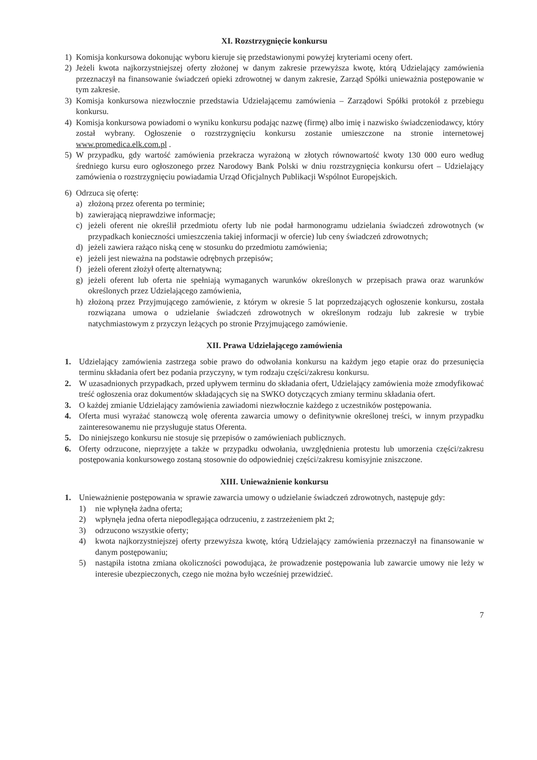XI. Rozstrzygnięcie konkursu
1) Komisja konkursowa dokonując wyboru kieruje się przedstawionymi powyżej kryteriami oceny ofert.
2) Jeżeli kwota najkorzystniejszej oferty złożonej w danym zakresie przewyższa kwotę, którą Udzielający zamówienia przeznaczył na finansowanie świadczeń opieki zdrowotnej w danym zakresie, Zarząd Spółki unieważnia postępowanie w tym zakresie.
3) Komisja konkursowa niezwłocznie przedstawia Udzielającemu zamówienia – Zarządowi Spółki protokół z przebiegu konkursu.
4) Komisja konkursowa powiadomi o wyniku konkursu podając nazwę (firmę) albo imię i nazwisko świadczeniodawcy, który został wybrany. Ogłoszenie o rozstrzygnięciu konkursu zostanie umieszczone na stronie internetowej www.promedica.elk.com.pl .
5) W przypadku, gdy wartość zamówienia przekracza wyrażoną w złotych równowartość kwoty 130 000 euro według średniego kursu euro ogłoszonego przez Narodowy Bank Polski w dniu rozstrzygnięcia konkursu ofert – Udzielający zamówienia o rozstrzygnięciu powiadamia Urząd Oficjalnych Publikacji Wspólnot Europejskich.
6) Odrzuca się ofertę:
a) złożoną przez oferenta po terminie;
b) zawierającą nieprawdziwe informacje;
c) jeżeli oferent nie określił przedmiotu oferty lub nie podał harmonogramu udzielania świadczeń zdrowotnych (w przypadkach konieczności umieszczenia takiej informacji w ofercie) lub ceny świadczeń zdrowotnych;
d) jeżeli zawiera rażąco niską cenę w stosunku do przedmiotu zamówienia;
e) jeżeli jest nieważna na podstawie odrębnych przepisów;
f) jeżeli oferent złożył ofertę alternatywną;
g) jeżeli oferent lub oferta nie spełniają wymaganych warunków określonych w przepisach prawa oraz warunków określonych przez Udzielającego zamówienia,
h) złożoną przez Przyjmującego zamówienie, z którym w okresie 5 lat poprzedzających ogłoszenie konkursu, została rozwiązana umowa o udzielanie świadczeń zdrowotnych w określonym rodzaju lub zakresie w trybie natychmiastowym z przyczyn leżących po stronie Przyjmującego zamówienie.
XII. Prawa Udzielającego zamówienia
1. Udzielający zamówienia zastrzega sobie prawo do odwołania konkursu na każdym jego etapie oraz do przesunięcia terminu składania ofert bez podania przyczyny, w tym rodzaju części/zakresu konkursu.
2. W uzasadnionych przypadkach, przed upływem terminu do składania ofert, Udzielający zamówienia może zmodyfikować treść ogłoszenia oraz dokumentów składających się na SWKO dotyczących zmiany terminu składania ofert.
3. O każdej zmianie Udzielający zamówienia zawiadomi niezwłocznie każdego z uczestników postępowania.
4. Oferta musi wyrażać stanowczą wolę oferenta zawarcia umowy o definitywnie określonej treści, w innym przypadku zainteresowanemu nie przysługuje status Oferenta.
5. Do niniejszego konkursu nie stosuje się przepisów o zamówieniach publicznych.
6. Oferty odrzucone, nieprzyjęte a także w przypadku odwołania, uwzględnienia protestu lub umorzenia części/zakresu postępowania konkursowego zostaną stosownie do odpowiedniej części/zakresu komisyjnie zniszczone.
XIII. Unieważnienie konkursu
1. Unieważnienie postępowania w sprawie zawarcia umowy o udzielanie świadczeń zdrowotnych, następuje gdy:
1) nie wpłynęła żadna oferta;
2) wpłynęła jedna oferta niepodlegająca odrzuceniu, z zastrzeżeniem pkt 2;
3) odrzucono wszystkie oferty;
4) kwota najkorzystniejszej oferty przewyższa kwotę, którą Udzielający zamówienia przeznaczył na finansowanie w danym postępowaniu;
5) nastąpiła istotna zmiana okoliczności powodująca, że prowadzenie postępowania lub zawarcie umowy nie leży w interesie ubezpieczonych, czego nie można było wcześniej przewidzieć.
7